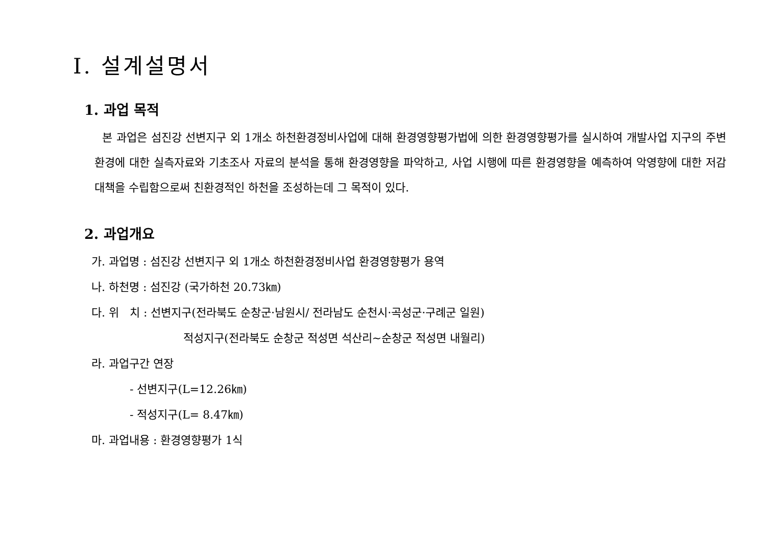Ⅰ. 설계설명서
1. 과업 목적
본 과업은 섬진강 선변지구 외 1개소 하천환경정비사업에 대해 환경영향평가법에 의한 환경영향평가를 실시하여 개발사업 지구의 주변환경에 대한 실측자료와 기초조사 자료의 분석을 통해 환경영향을 파악하고, 사업 시행에 따른 환경영향을 예측하여 악영향에 대한 저감대책을 수립함으로써 친환경적인 하천을 조성하는데 그 목적이 있다.
2. 과업개요
가. 과업명 : 섬진강 선변지구 외 1개소 하천환경정비사업 환경영향평가 용역
나. 하천명 : 섬진강 (국가하천 20.73㎞)
다. 위 치 : 선변지구(전라북도 순창군·남원시/ 전라남도 순천시·곡성군·구례군 일원)
적성지구(전라북도 순창군 적성면 석산리~순창군 적성면 내월리)
라. 과업구간 연장
- 선변지구(L=12.26㎞)
- 적성지구(L= 8.47㎞)
마. 과업내용 : 환경영향평가 1식